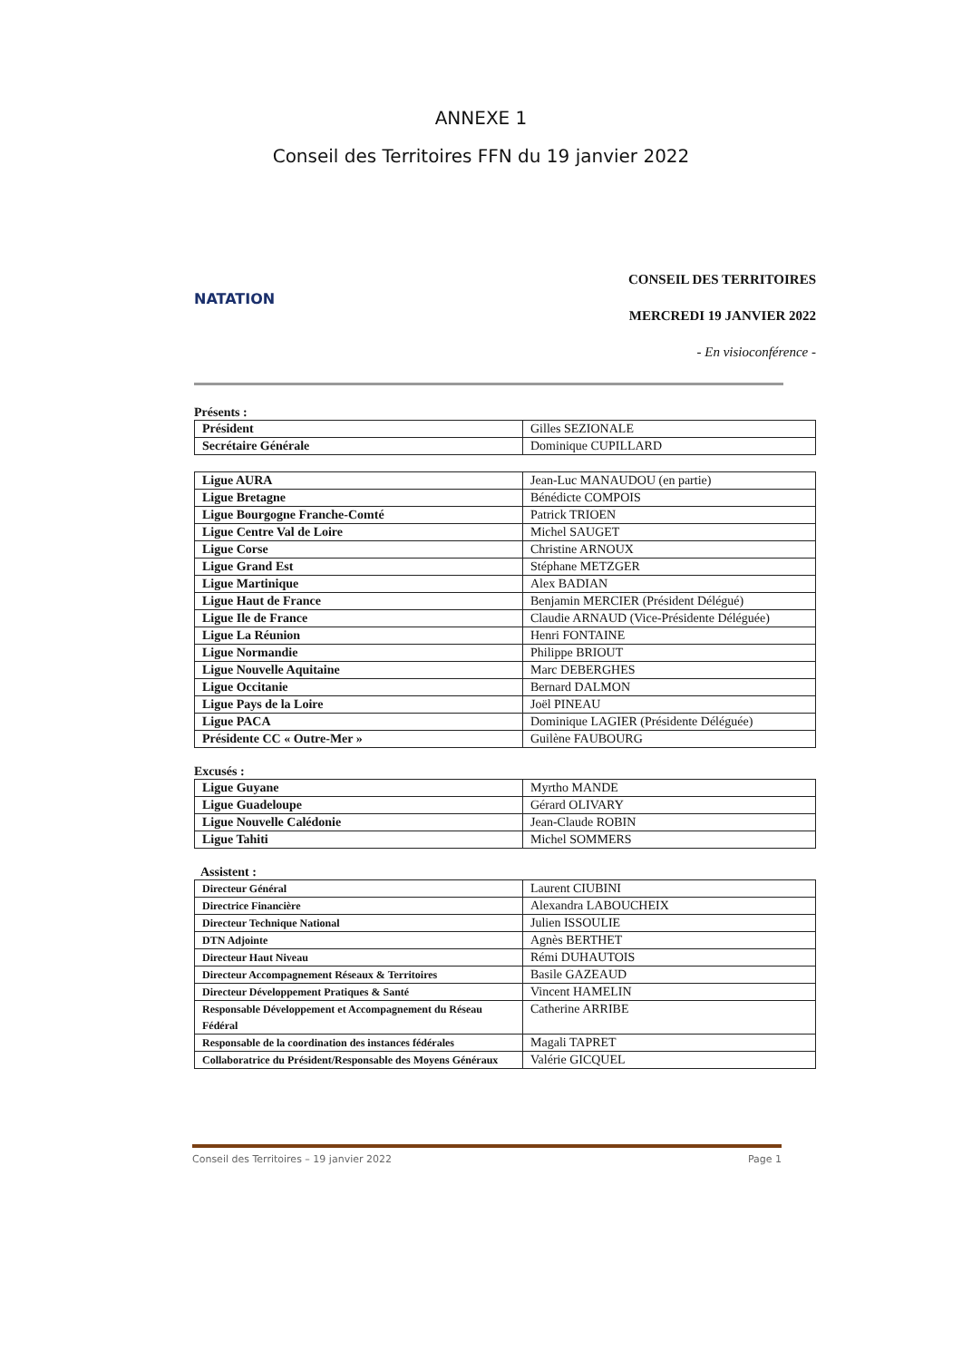ANNEXE 1
Conseil des Territoires FFN du 19 janvier 2022
NATATION
CONSEIL DES TERRITOIRES
MERCREDI 19 JANVIER 2022
- En visioconférence -
Présents :
| Président | Gilles SEZIONALE |
| Secrétaire Générale | Dominique CUPILLARD |
| Ligue AURA | Jean-Luc MANAUDOU (en partie) |
| Ligue Bretagne | Bénédicte COMPOIS |
| Ligue Bourgogne Franche-Comté | Patrick TRIOEN |
| Ligue Centre Val de Loire | Michel SAUGET |
| Ligue Corse | Christine ARNOUX |
| Ligue Grand Est | Stéphane METZGER |
| Ligue Martinique | Alex BADIAN |
| Ligue Haut de France | Benjamin MERCIER (Président Délégué) |
| Ligue Ile de France | Claudie ARNAUD (Vice-Présidente Déléguée) |
| Ligue La Réunion | Henri FONTAINE |
| Ligue Normandie | Philippe BRIOUT |
| Ligue Nouvelle Aquitaine | Marc DEBERGHES |
| Ligue Occitanie | Bernard DALMON |
| Ligue Pays de la Loire | Joël PINEAU |
| Ligue PACA | Dominique LAGIER (Présidente Déléguée) |
| Présidente CC « Outre-Mer » | Guilène FAUBOURG |
Excusés :
| Ligue Guyane | Myrtho MANDE |
| Ligue Guadeloupe | Gérard OLIVARY |
| Ligue Nouvelle Calédonie | Jean-Claude ROBIN |
| Ligue Tahiti | Michel SOMMERS |
Assistent :
| Directeur Général | Laurent CIUBINI |
| Directrice Financière | Alexandra LABOUCHEIX |
| Directeur Technique National | Julien ISSOULIE |
| DTN Adjointe | Agnès BERTHET |
| Directeur Haut Niveau | Rémi DUHAUTOIS |
| Directeur Accompagnement Réseaux & Territoires | Basile GAZEAUD |
| Directeur Développement Pratiques & Santé | Vincent HAMELIN |
| Responsable Développement et Accompagnement du Réseau Fédéral | Catherine ARRIBE |
| Responsable de la coordination des instances fédérales | Magali TAPRET |
| Collaboratrice du Président/Responsable des Moyens Généraux | Valérie GICQUEL |
Conseil des Territoires – 19 janvier 2022 Page 1